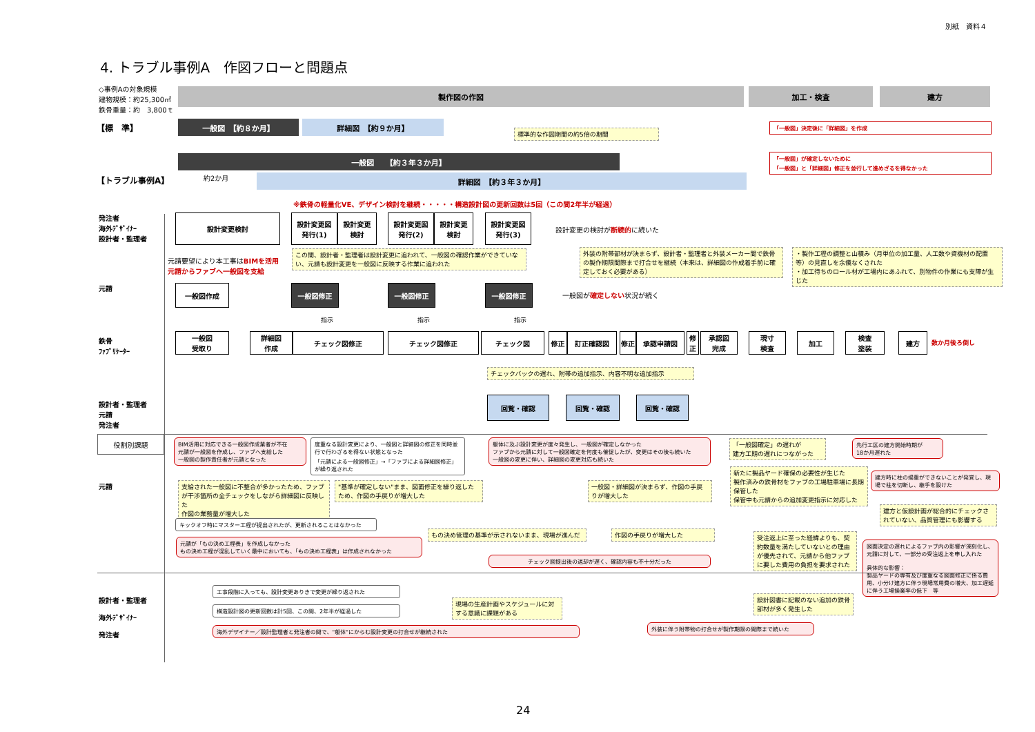別紙　資料４
4. トラブル事例A　作図フローと問題点
◇事例Aの対象規模
建物規模：約25,300㎡
鉄骨重量：約　3,800ｔ
製作図の作図 加工・検査 建方
【標　準】 一般図　【約８か月】 詳細図　【約９か月】
標準的な作図期間の約5倍の期間
「一般図」決定後に「詳細図」を作成
一般図　　【約３年３か月】
「一般図」が確定しないために
「一般図」と「詳細図」修正を並行して進めざるを得なかった
【トラブル事例A】 約2か月 詳細図　【約３年３か月】
※鉄骨の軽量化VE、デザイン検討を継続・・・・・構造設計図の更新回数は5回（この間2年半が経過）
発注者
海外ﾃﾞｻﾞｲﾅｰ
設計者・監理者
設計変更検討
設計変更図
発行(1)
設計変更
検討
設計変更図
発行(2)
設計変更
検討
設計変更図
発行(3)
設計変更の検討が断続的に続いた
元請要望により本工事はBIMを活用
元請からファブへ一般図を支給
この間、設計者・監理者は設計変更に追われて、一般図の確認作業ができていない、元請も設計変更を一般図に反映する作業に追われた
外装の附帯部材が決まらず、設計者・監理者と外装メーカー間で鉄骨の製作期限間際まで打合せを継続（本来は、詳細図の作成着手前に確定しておく必要がある）
・製作工程の調整と山積み（月単位の加工量、人工数や資機材の配置等）の見直しを余儀なくされた
・加工待ちのロール材が工場内にあふれて、別物件の作業にも支障が生じた
元請 一般図作成 一般図修正 一般図修正 一般図修正
一般図が確定しない状況が続く
指示 指示 指示
鉄骨
ﾌｧﾌﾞﾘｹｰﾀｰ
一般図
受取り
詳細図
作成
チェック図修正 チェック図修正 チェック図 修正 訂正確認図 修正 承認申請図
修正
承認図
完成
現寸
検査
加工
検査
塗装
建方
数か月後ろ倒し
チェックバックの遅れ、附帯の追加指示、内容不明な追加指示
設計者・監理者
元請
発注者
回覧・確認 回覧・確認 回覧・確認
役割別課題
元請
BIM活用に対応できる一般図作成業者が不在
元請が一般図を作成し、ファブへ支給した
一般図の製作責任者が元請となった
度重なる設計変更により、一般図と詳細図の修正を同時並行で行わざるを得ない状態となった
「元請による一般図修正」→「ファブによる詳細図修正」が繰り返された
躯体に及ぶ設計変更が度々発生し、一般図が確定しなかった
ファブから元請に対して一般図確定を何度も催促したが、変更はその後も続いた
一般図の変更に伴い、詳細図の変更対応も続いた
「一般図確定」の遅れが
建方工期の遅れにつながった
先行工区の建方開始時期が
18か月遅れた
支給された一般図に不整合が多かったため、ファブが干渉箇所の全チェックをしながら詳細図に反映した
作図の業務量が増大した
"基準が確定しない"まま、図面修正を繰り返したため、作図の手戻りが増大した
一般図・詳細図が決まらず、作図の手戻りが増大した
新たに製品ヤード確保の必要性が生じた
製作済みの鉄骨材をファブの工場駐車場に長期保管した
保管中も元請からの追加変更指示に対応した
建方時に柱の揚重ができないことが発覚し、現場で柱を切断し、継手を設けた
建方と仮設計画が総合的にチェックされていない、品質管理にも影響する
キックオフ時にマスター工程が提出されたが、更新されることはなかった
もの決め管理の基準が示されないまま、現場が進んだ 作図の手戻りが増大した
受注返上に至った経緯よりも、契約数量を満たしていないとの理由が優先されて、元請から他ファブに要した費用の負担を要求された
元請が「もの決め工程表」を作成しなかった
もの決め工程が混乱していく最中においても、「もの決め工程表」は作成されなかった
チェック図提出後の返却が遅く、確認内容も不十分だった
図面決定の遅れによるファブ内の影響が深刻化し、元請に対して、一部分の受注返上を申し入れた
具体的な影響：
製品ヤードの専有及び度重なる図面修正に係る費用、小分け建方に伴う現場常用費の増大、加工遅延に伴う工場操業率の低下　等
設計者・監理者
海外ﾃﾞｻﾞｲﾅｰ
発注者
工事段階に入っても、設計変更ありきで変更が繰り返された
構造設計図の更新回数は計5回、この間、2年半が経過した
現場の生産計画やスケジュールに対する意識に課題がある
設計図書に記載のない追加の鉄骨部材が多く発生した
海外デザイナー／設計監理者と発注者の間で、"躯体"にからむ設計変更の打合せが継続された 外装に伴う附帯物の打合せが製作期限の間際まで続いた
24